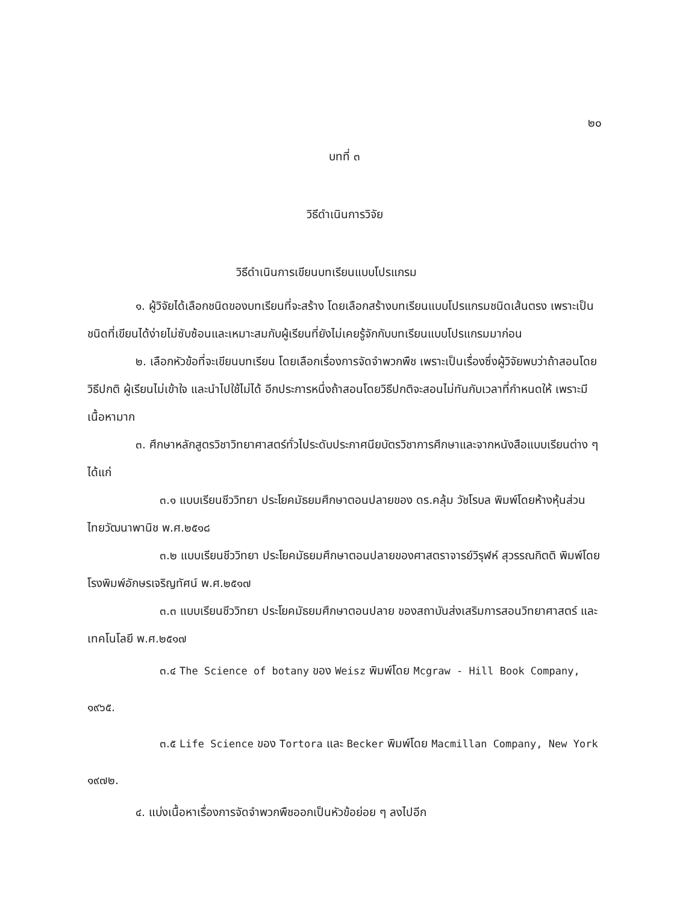๒๐
บทที่ ๓
วิธีดำเนินการวิจัย
วิธีดำเนินการเขียนบทเรียนแบบโปรแกรม
๑. ผู้วิจัยได้เลือกชนิดของบทเรียนที่จะสร้าง โดยเลือกสร้างบทเรียนแบบโปรแกรมชนิดเส้นตรง เพราะเป็นชนิดที่เขียนได้ง่ายไม่ซับซ้อนและเหมาะสมกับผู้เรียนที่ยังไม่เคยรู้จักกับบทเรียนแบบโปรแกรมมาก่อน
๒. เลือกหัวข้อที่จะเขียนบทเรียน โดยเลือกเรื่องการจัดจำพวกพืช เพราะเป็นเรื่องซึ่งผู้วิจัยพบว่าถ้าสอนโดยวิธีปกติ ผู้เรียนไม่เข้าใจ และนำไปใช้ไม่ได้ อีกประการหนึ่งถ้าสอนโดยวิธีปกติจะสอนไม่ทันกับเวลาที่กำหนดให้ เพราะมีเนื้อหามาก
๓. ศึกษาหลักสูตรวิชาวิทยาศาสตร์ทั่วไประดับประกาศนียบัตรวิชาการศึกษาและจากหนังสือแบบเรียนต่าง ๆ ได้แก่
๓.๑ แบบเรียนชีววิทยา ประโยคมัธยมศึกษาตอนปลายของ ดร.คลุ้ม วัชโรบล พิมพ์โดยห้างหุ้นส่วนไทยวัฒนาพานิช พ.ศ.๒๕๑๘
๓.๒ แบบเรียนชีววิทยา ประโยคมัธยมศึกษาตอนปลายของศาสตราจารย์วิรุฬห์ สุวรรณกิตติ พิมพ์โดยโรงพิมพ์อักษรเจริญทัศน์ พ.ศ.๒๕๑๗
๓.๓ แบบเรียนชีววิทยา ประโยคมัธยมศึกษาตอนปลาย ของสถาบันส่งเสริมการสอนวิทยาศาสตร์ และเทคโนโลยี พ.ศ.๒๕๑๗
๓.๔ The Science of botany ของ Weisz พิมพ์โดย Mcgraw - Hill Book Company, ๑๙๖๕.
๓.๕ Life Science ของ Tortora และ Becker พิมพ์โดย Macmillan Company, New York ๑๙๗๒.
๔. แบ่งเนื้อหาเรื่องการจัดจำพวกพืชออกเป็นหัวข้อย่อย ๆ ลงไปอีก